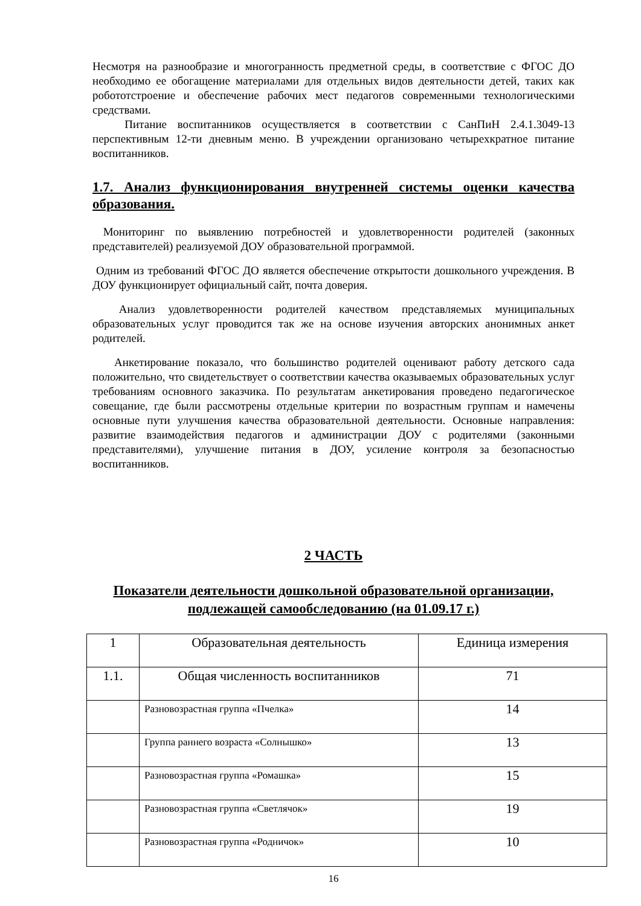Несмотря на разнообразие и многогранность предметной среды, в соответствие с ФГОС ДО необходимо ее обогащение материалами для отдельных видов деятельности детей, таких как робототстроение и обеспечение рабочих мест педагогов современными технологическими средствами.
Питание воспитанников осуществляется в соответствии с СанПиН 2.4.1.3049-13 перспективным 12-ти дневным меню. В учреждении организовано четырехкратное питание воспитанников.
1.7. Анализ функционирования внутренней системы оценки качества образования.
Мониторинг по выявлению потребностей и удовлетворенности родителей (законных представителей) реализуемой ДОУ образовательной программой.
Одним из требований ФГОС ДО является обеспечение открытости дошкольного учреждения. В ДОУ функционирует официальный сайт, почта доверия.
Анализ удовлетворенности родителей качеством представляемых муниципальных образовательных услуг проводится так же на основе изучения авторских анонимных анкет родителей.
Анкетирование показало, что большинство родителей оценивают работу детского сада положительно, что свидетельствует о соответствии качества оказываемых образовательных услуг требованиям основного заказчика. По результатам анкетирования проведено педагогическое совещание, где были рассмотрены отдельные критерии по возрастным группам и намечены основные пути улучшения качества образовательной деятельности. Основные направления: развитие взаимодействия педагогов и администрации ДОУ с родителями (законными представителями), улучшение питания в ДОУ, усиление контроля за безопасностью воспитанников.
2 ЧАСТЬ
Показатели деятельности дошкольной образовательной организации, подлежащей самообследованию (на 01.09.17 г.)
| 1 | Образовательная деятельность | Единица измерения |
| 1.1. | Общая численность воспитанников | 71 |
| | Разновозрастная группа «Пчелка» | 14 |
| | Группа раннего возраста «Солнышко» | 13 |
| | Разновозрастная группа «Ромашка» | 15 |
| | Разновозрастная группа «Светлячок» | 19 |
| | Разновозрастная группа «Родничок» | 10 |
16